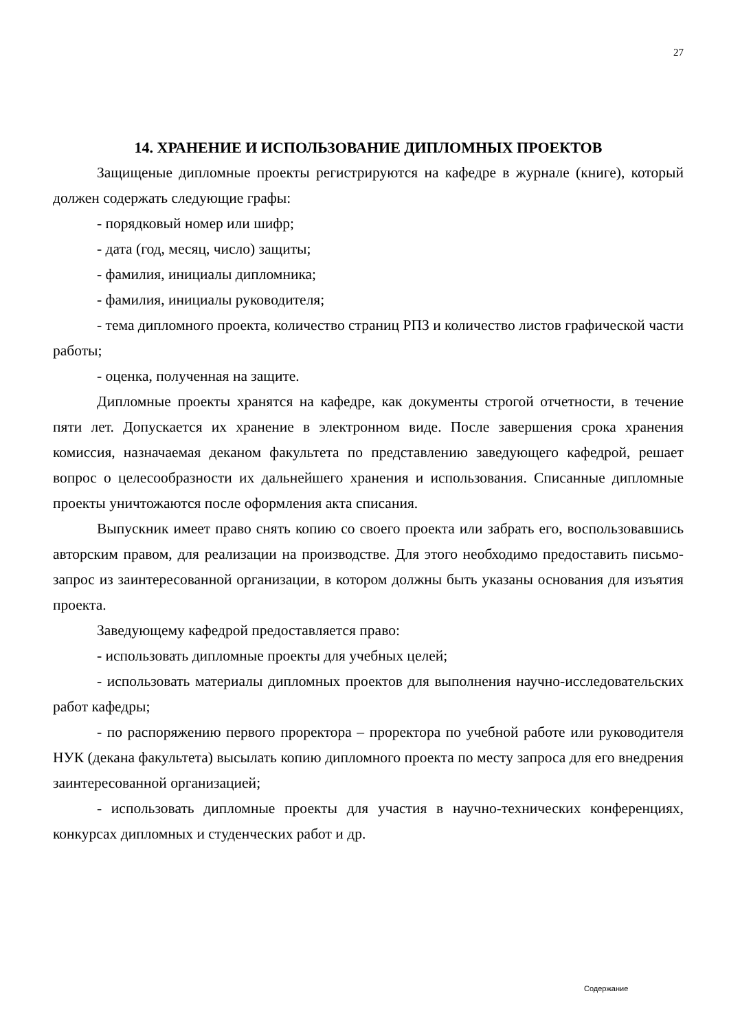27
14. ХРАНЕНИЕ И ИСПОЛЬЗОВАНИЕ ДИПЛОМНЫХ ПРОЕКТОВ
Защищеные дипломные проекты регистрируются на кафедре в журнале (книге), который должен содержать следующие графы:
- порядковый номер или шифр;
- дата (год, месяц, число) защиты;
- фамилия, инициалы дипломника;
- фамилия, инициалы руководителя;
- тема дипломного проекта, количество страниц РПЗ и количество листов графической части работы;
- оценка, полученная на защите.
Дипломные проекты хранятся на кафедре, как документы строгой отчетности, в течение пяти лет. Допускается их хранение в электронном виде. После завершения срока хранения комиссия, назначаемая деканом факультета по представлению заведующего кафедрой, решает вопрос о целесообразности их дальнейшего хранения и использования. Списанные дипломные проекты уничтожаются после оформления акта списания.
Выпускник имеет право снять копию со своего проекта или забрать его, воспользовавшись авторским правом, для реализации на производстве. Для этого необходимо предоставить письмо-запрос из заинтересованной организации, в котором должны быть указаны основания для изъятия проекта.
Заведующему кафедрой предоставляется право:
- использовать дипломные проекты для учебных целей;
- использовать материалы дипломных проектов для выполнения научно-исследовательских работ кафедры;
- по распоряжению первого проректора – проректора по учебной работе или руководителя НУК (декана факультета) высылать копию дипломного проекта по месту запроса для его внедрения заинтересованной организацией;
- использовать дипломные проекты для участия в научно-технических конференциях, конкурсах дипломных и студенческих работ и др.
Содержание